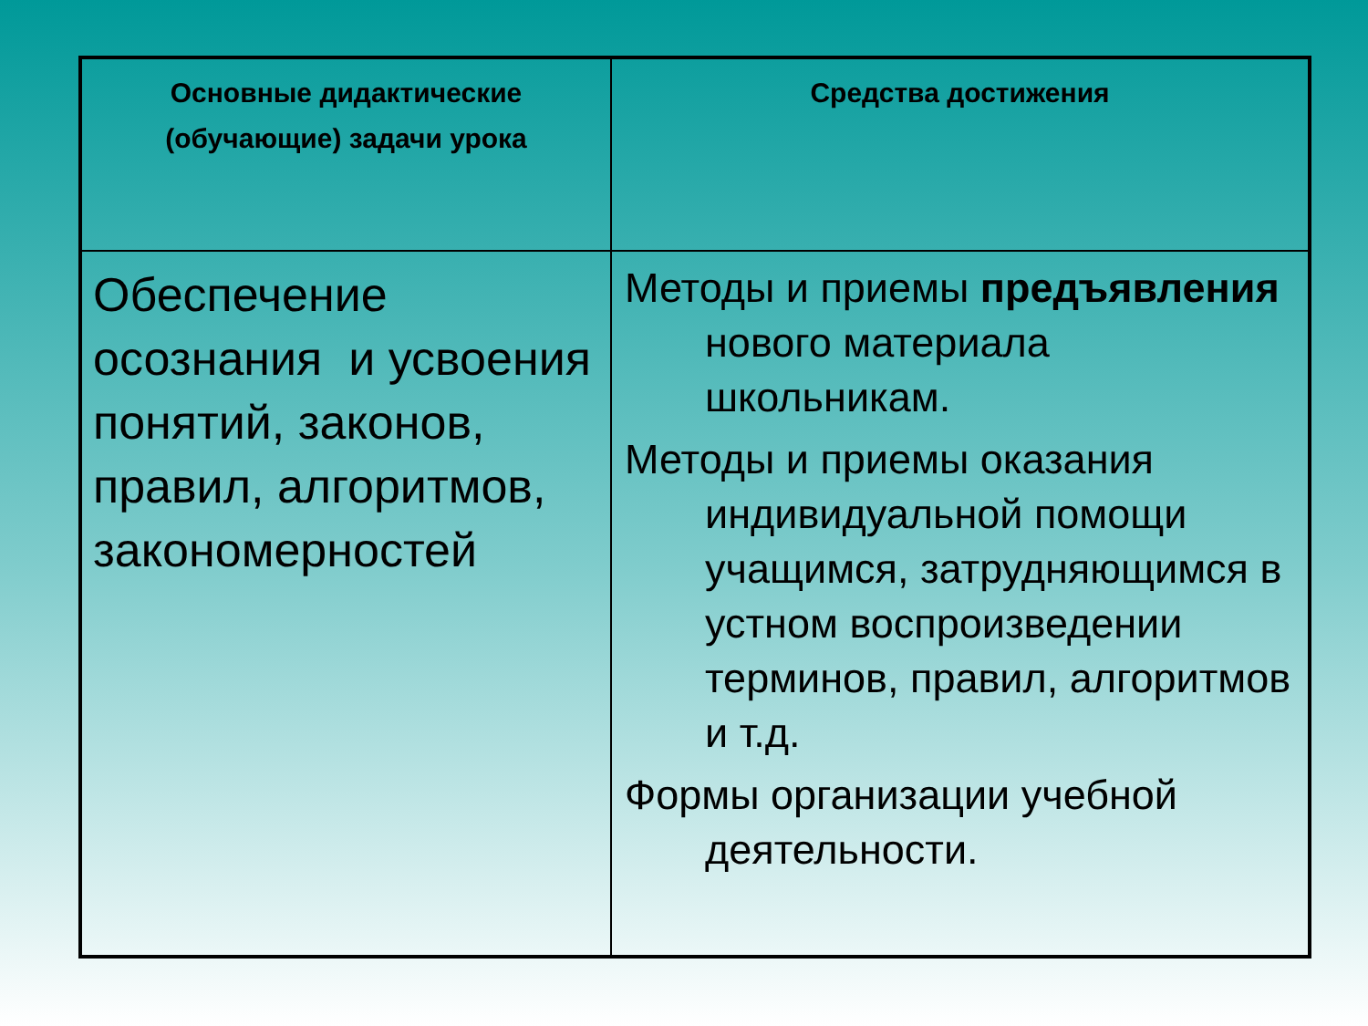| Основные дидактические (обучающие) задачи урока | Средства достижения |
| --- | --- |
| Обеспечение осознания и усвоения понятий, законов, правил, алгоритмов, закономерностей | Методы и приемы предъявления нового материала школьникам. Методы и приемы оказания индивидуальной помощи учащимся, затрудняющимся в устном воспроизведении терминов, правил, алгоритмов и т.д. Формы организации учебной деятельности. |